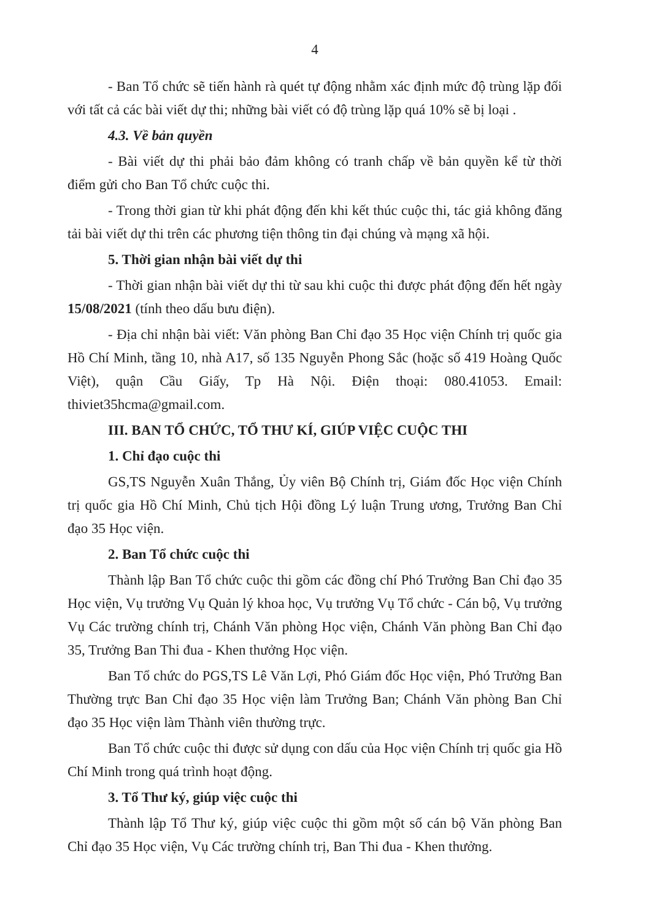4
- Ban Tổ chức sẽ tiến hành rà quét tự động nhằm xác định mức độ trùng lặp đối với tất cả các bài viết dự thi; những bài viết có độ trùng lặp quá 10% sẽ bị loại .
4.3. Về bản quyền
- Bài viết dự thi phải bảo đảm không có tranh chấp về bản quyền kể từ thời điểm gửi cho Ban Tổ chức cuộc thi.
- Trong thời gian từ khi phát động đến khi kết thúc cuộc thi, tác giả không đăng tải bài viết dự thi trên các phương tiện thông tin đại chúng và mạng xã hội.
5. Thời gian nhận bài viết dự thi
- Thời gian nhận bài viết dự thi từ sau khi cuộc thi được phát động đến hết ngày 15/08/2021 (tính theo dấu bưu điện).
- Địa chỉ nhận bài viết: Văn phòng Ban Chỉ đạo 35 Học viện Chính trị quốc gia Hồ Chí Minh, tầng 10, nhà A17, số 135 Nguyễn Phong Sắc (hoặc số 419 Hoàng Quốc Việt), quận Cầu Giấy, Tp Hà Nội. Điện thoại: 080.41053. Email: thiviet35hcma@gmail.com.
III. BAN TỔ CHỨC, TỔ THƯ KÍ, GIÚP VIỆC CUỘC THI
1. Chỉ đạo cuộc thi
GS,TS Nguyễn Xuân Thắng, Ủy viên Bộ Chính trị, Giám đốc Học viện Chính trị quốc gia Hồ Chí Minh, Chủ tịch Hội đồng Lý luận Trung ương, Trưởng Ban Chỉ đạo 35 Học viện.
2. Ban Tổ chức cuộc thi
Thành lập Ban Tổ chức cuộc thi gồm các đồng chí Phó Trưởng Ban Chỉ đạo 35 Học viện, Vụ trưởng Vụ Quản lý khoa học, Vụ trưởng Vụ Tổ chức - Cán bộ, Vụ trưởng Vụ Các trường chính trị, Chánh Văn phòng Học viện, Chánh Văn phòng Ban Chỉ đạo 35, Trưởng Ban Thi đua - Khen thưởng Học viện.
Ban Tổ chức do PGS,TS Lê Văn Lợi, Phó Giám đốc Học viện, Phó Trưởng Ban Thường trực Ban Chỉ đạo 35 Học viện làm Trưởng Ban; Chánh Văn phòng Ban Chỉ đạo 35 Học viện làm Thành viên thường trực.
Ban Tổ chức cuộc thi được sử dụng con dấu của Học viện Chính trị quốc gia Hồ Chí Minh trong quá trình hoạt động.
3. Tổ Thư ký, giúp việc cuộc thi
Thành lập Tổ Thư ký, giúp việc cuộc thi gồm một số cán bộ Văn phòng Ban Chỉ đạo 35 Học viện, Vụ Các trường chính trị, Ban Thi đua - Khen thưởng.